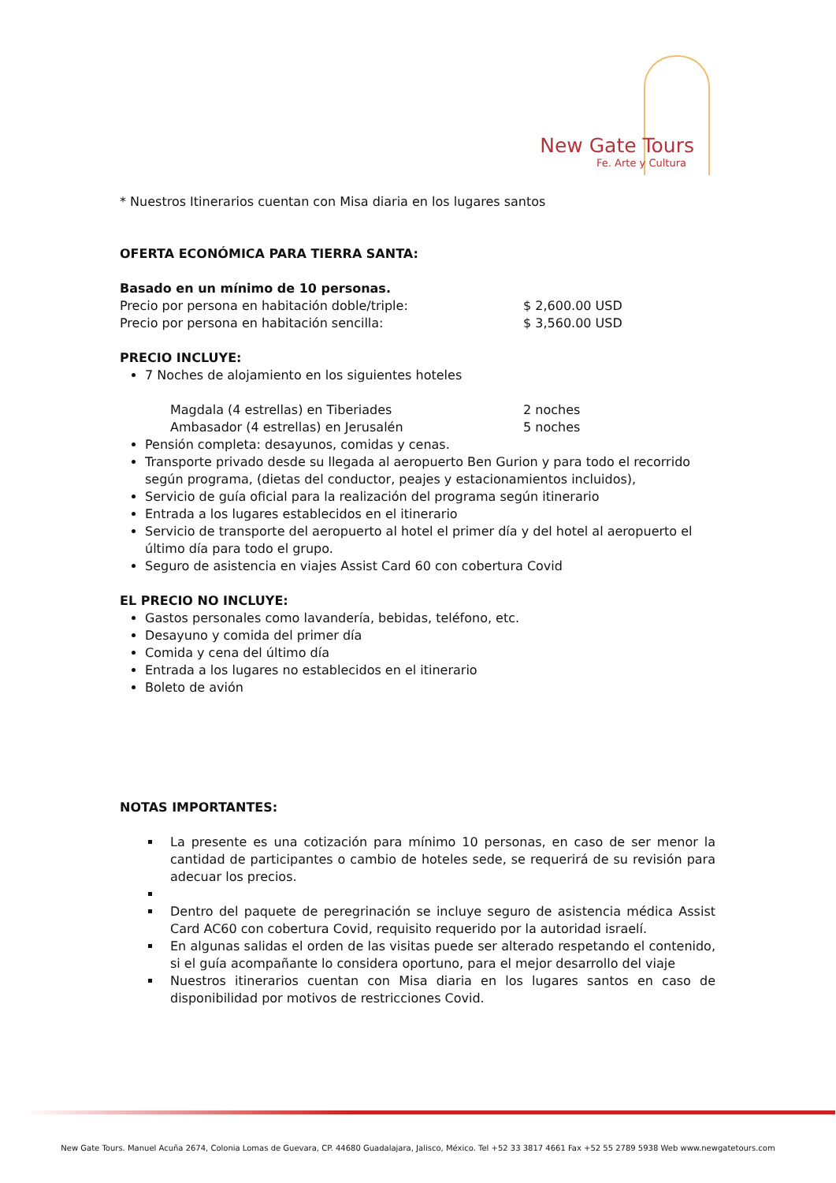New Gate Tours
Fe. Arte y Cultura
* Nuestros Itinerarios cuentan con Misa diaria en los lugares santos
OFERTA ECONÓMICA PARA TIERRA SANTA:
Basado en un mínimo de 10 personas.
Precio por persona en habitación doble/triple: $ 2,600.00 USD
Precio por persona en habitación sencilla: $ 3,560.00 USD
PRECIO INCLUYE:
7 Noches de alojamiento en los siguientes hoteles
Magdala (4 estrellas) en Tiberiades 2 noches
Ambasador (4 estrellas) en Jerusalén 5 noches
Pensión completa: desayunos, comidas y cenas.
Transporte privado desde su llegada al aeropuerto Ben Gurion y para todo el recorrido según programa, (dietas del conductor, peajes y estacionamientos incluidos),
Servicio de guía oficial para la realización del programa según itinerario
Entrada a los lugares establecidos en el itinerario
Servicio de transporte del aeropuerto al hotel el primer día y del hotel al aeropuerto el último día para todo el grupo.
Seguro de asistencia en viajes Assist Card 60 con cobertura Covid
EL PRECIO NO INCLUYE:
Gastos personales como lavandería, bebidas, teléfono, etc.
Desayuno y comida del primer día
Comida y cena del último día
Entrada a los lugares no establecidos en el itinerario
Boleto de avión
NOTAS IMPORTANTES:
La presente es una cotización para mínimo 10 personas, en caso de ser menor la cantidad de participantes o cambio de hoteles sede, se requerirá de su revisión para adecuar los precios.
Dentro del paquete de peregrinación se incluye seguro de asistencia médica Assist Card AC60 con cobertura Covid, requisito requerido por la autoridad israelí.
En algunas salidas el orden de las visitas puede ser alterado respetando el contenido, si el guía acompañante lo considera oportuno, para el mejor desarrollo del viaje
Nuestros itinerarios cuentan con Misa diaria en los lugares santos en caso de disponibilidad por motivos de restricciones Covid.
New Gate Tours. Manuel Acuña 2674, Colonia Lomas de Guevara, CP. 44680 Guadalajara, Jalisco, México. Tel +52 33 3817 4661 Fax +52 55 2789 5938 Web www.newgatetours.com